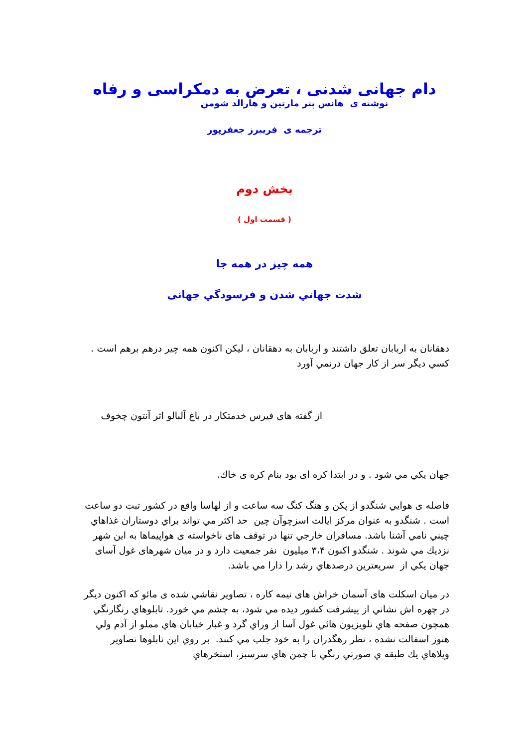دام جهانی شدنی ، تعرض به دمکراسی و رفاه
نوشته ی هانس پتر مارتین و هارالد شومن
ترجمه ی فریبرز جعفرپور
بخش دوم
( قسمت اول )
همه چیز در همه جا
شدت جهاني شدن و فرسودگي جهانی
دهقانان به اربابان تعلق داشتند و اربابان به دهقانان ، ليكن اكنون همه چیر درهم برهم است . كسي ديگر سر از كار جهان درنمي آورد
از گفته های فیرس خدمتكار در باغ آلبالو اثر آنتون چخوف
جهان يكي مي شود . و در ابتدا كره ای بود بنام كره ی خاك.
فاصله ی هوايي شنگدو از پكن و هنگ كنگ سه ساعت و از لهاسا واقع در كشور تبت دو ساعت است . شنگدو به عنوان مركز ايالت اسزچوآن چين حد اكثر مي تواند براي دوستاران غذاهاي چيني نامي آشنا باشد. مسافران خارجي تنها در توقف های ناخواسته ی هواپيماها به اين شهر نزديك مي شوند . شنگدو اكنون ۳،۴ ميليون نفر جمعيت دارد و در ميان شهرهای غول آسای جهان يكي از سريعترين درصدهاي رشد را دارا مي باشد.
در ميان اسكلت های آسمان خراش های نيمه كاره ، تصاوير نقاشي شده ی مائو كه اكنون ديگر در چهره اش نشاني از پيشرفت كشور ديده مي شود، به چشم مي خورد. تابلوهاي رنگارنگي همچون صفحه هاي تلويزيون هائي غول آسا از وراي گرد و غبار خيابان هاي مملو از آدم ولي هنوز اسفالت نشده ، نظر رهگذران را به خود جلب مي كنند. بر روي اين تابلوها تصاوير ويلاهاي يك طبقه ي صورتي رنگي با چمن هاي سرسبز، استخرهاي